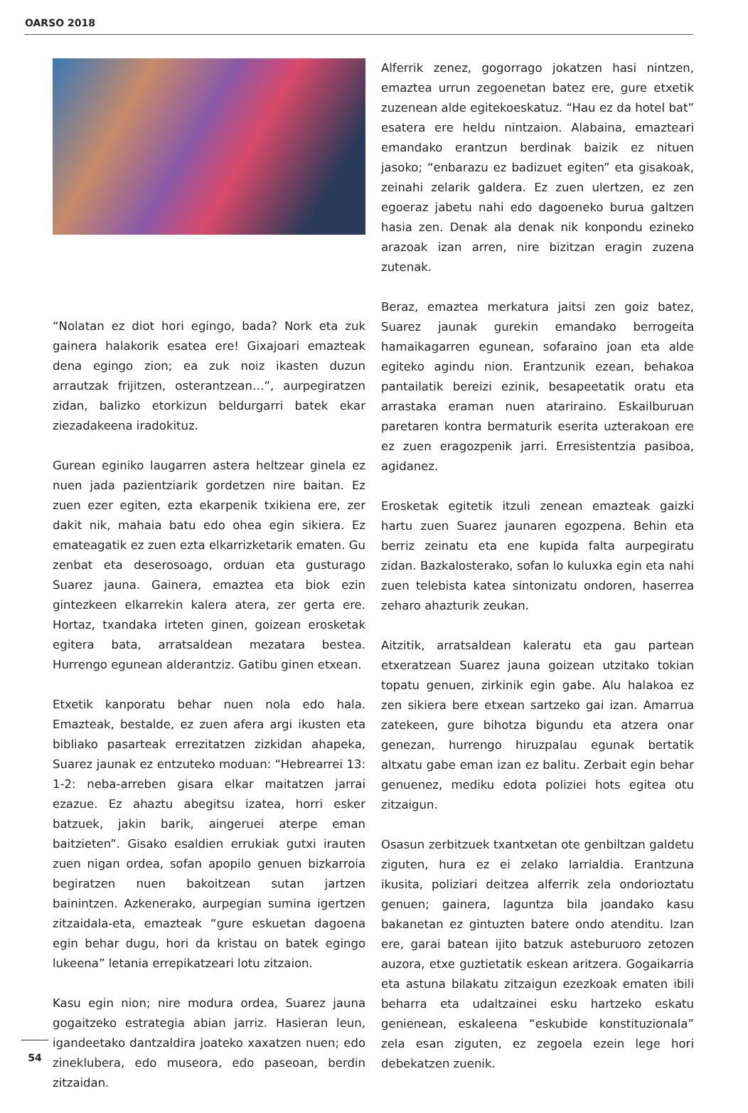OARSO 2018
“Nolatan ez diot hori egingo, bada? Nork eta zuk gainera halakorik esatea ere! Gixajoari emazteak dena egingo zion; ea zuk noiz ikasten duzun arrautzak frijitzen, osterantzean…”, aurpegiratzen zidan, balizko etorkizun beldurgarri batek ekar ziezadakeena iradokituz.
Gurean eginiko laugarren astera heltzear ginela ez nuen jada pazientziarik gordetzen nire baitan. Ez zuen ezer egiten, ezta ekarpenik txikiena ere, zer dakit nik, mahaia batu edo ohea egin sikiera. Ez emateagatik ez zuen ezta elkarrizketarik ematen. Gu zenbat eta deserosoago, orduan eta gusturago Suarez jauna. Gainera, emaztea eta biok ezin gintezkeen elkarrekin kalera atera, zer gerta ere. Hortaz, txandaka irteten ginen, goizean erosketak egitera bata, arratsaldean mezatara bestea. Hurrengo egunean alderantziz. Gatibu ginen etxean.
Etxetik kanporatu behar nuen nola edo hala. Emazteak, bestalde, ez zuen afera argi ikusten eta bibliako pasarteak errezitatzen zizkidan ahapeka, Suarez jaunak ez entzuteko moduan: “Hebrearrei 13: 1-2: neba-arreben gisara elkar maitatzen jarrai ezazue. Ez ahaztu abegitsu izatea, horri esker batzuek, jakin barik, aingeruei aterpe eman baitzieten”. Gisako esaldien errukiak gutxi irauten zuen nigan ordea, sofan apopilo genuen bizkarroia begiratzen nuen bakoitzean sutan jartzen bainintzen. Azkenerako, aurpegian sumina igertzen zitzaidala-eta, emazteak “gure eskuetan dagoena egin behar dugu, hori da kristau on batek egingo lukeena” letania errepikatzeari lotu zitzaion.
Kasu egin nion; nire modura ordea, Suarez jauna gogaitzeko estrategia abian jarriz. Hasieran leun, igandeetako dantzaldira joateko xaxatzen nuen; edo zineklubera, edo museora, edo paseoan, berdin zitzaidan.
Alferrik zenez, gogorrago jokatzen hasi nintzen, emaztea urrun zegoenetan batez ere, gure etxetik zuzenean alde egitekoeskatuz. “Hau ez da hotel bat” esatera ere heldu nintzaion. Alabaina, emazteari emandako erantzun berdinak baizik ez nituen jasoko; “enbarazu ez badizuet egiten” eta gisakoak, zeinahi zelarik galdera. Ez zuen ulertzen, ez zen egoeraz jabetu nahi edo dagoeneko burua galtzen hasia zen. Denak ala denak nik konpondu ezineko arazoak izan arren, nire bizitzan eragin zuzena zutenak.
Beraz, emaztea merkatura jaitsi zen goiz batez, Suarez jaunak gurekin emandako berrogeita hamaikagarren egunean, sofaraino joan eta alde egiteko agindu nion. Erantzunik ezean, behakoa pantailatik bereizi ezinik, besapeetatik oratu eta arrastaka eraman nuen atariraino. Eskailburuan paretaren kontra bermaturik eserita uzterakoan ere ez zuen eragozpenik jarri. Erresistentzia pasiboa, agidanez.
Erosketak egitetik itzuli zenean emazteak gaizki hartu zuen Suarez jaunaren egozpena. Behin eta berriz zeinatu eta ene kupida falta aurpegiratu zidan. Bazkalosterako, sofan lo kuluxka egin eta nahi zuen telebista katea sintonizatu ondoren, haserrea zeharo ahazturik zeukan.
Aitzitik, arratsaldean kaleratu eta gau partean etxeratzean Suarez jauna goizean utzitako tokian topatu genuen, zirkinik egin gabe. Alu halakoa ez zen sikiera bere etxean sartzeko gai izan. Amarrua zatekeen, gure bihotza bigundu eta atzera onar genezan, hurrengo hiruzpalau egunak bertatik altxatu gabe eman izan ez balitu. Zerbait egin behar genuenez, mediku edota poliziei hots egitea otu zitzaigun.
Osasun zerbitzuek txantxetan ote genbiltzan galdetu ziguten, hura ez ei zelako larrialdia. Erantzuna ikusita, poliziari deitzea alferrik zela ondorioztatu genuen; gainera, laguntza bila joandako kasu bakanetan ez gintuzten batere ondo atenditu. Izan ere, garai batean ijito batzuk asteburuoro zetozen auzora, etxe guztietatik eskean aritzera. Gogaikarria eta astuna bilakatu zitzaigun ezezkoak ematen ibili beharra eta udaltzainei esku hartzeko eskatu genienean, eskaleena “eskubide konstituzionala” zela esan ziguten, ez zegoela ezein lege hori debekatzen zuenik.
54